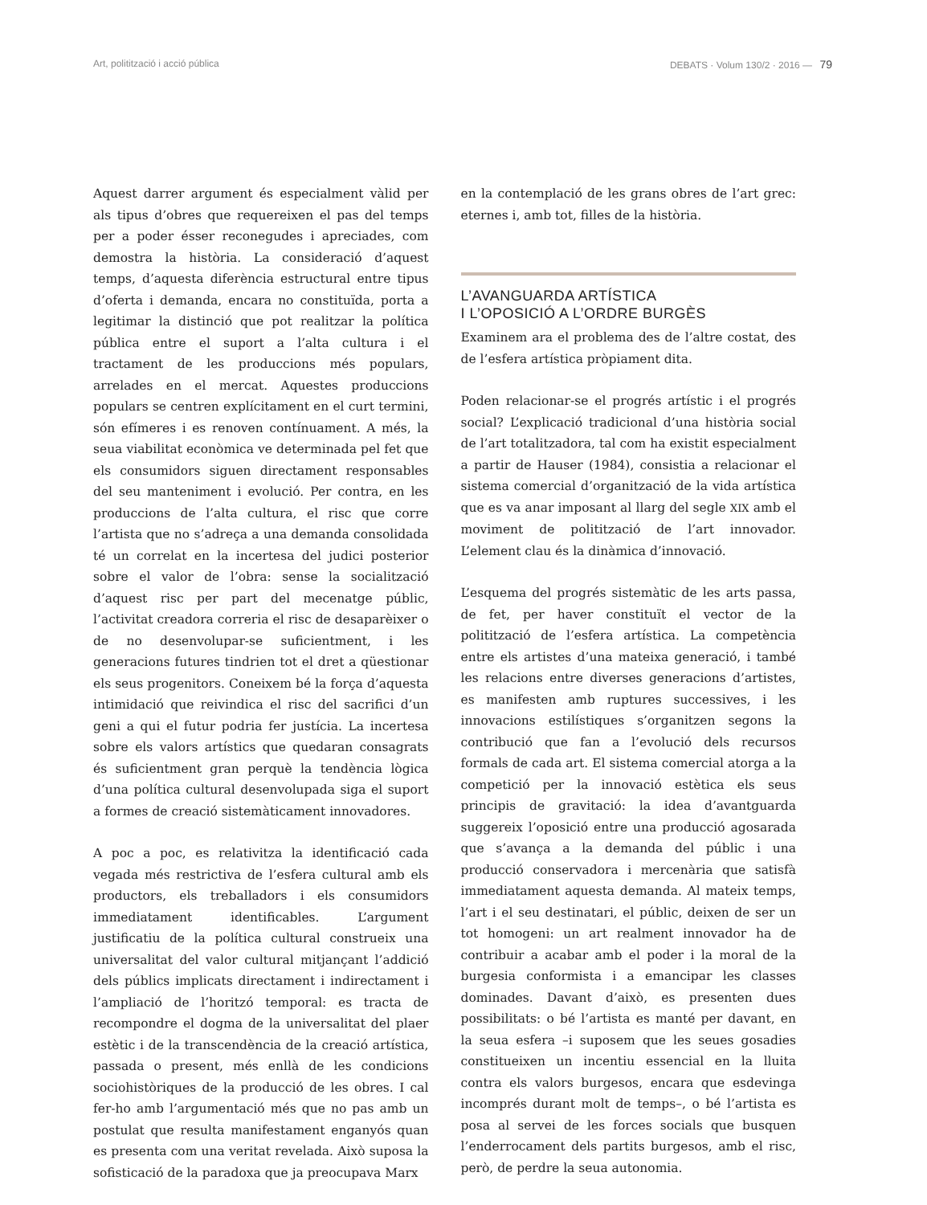Art, politització i acció pública DEBATS · Volum 130/2 · 2016 — 79
Aquest darrer argument és especialment vàlid per als tipus d’obres que requereixen el pas del temps per a poder ésser reconegudes i apreciades, com demostra la història. La consideració d’aquest temps, d’aquesta diferència estructural entre tipus d’oferta i demanda, encara no constituïda, porta a legitimar la distinció que pot realitzar la política pública entre el suport a l’alta cultura i el tractament de les produccions més populars, arrelades en el mercat. Aquestes produccions populars se centren explícitament en el curt termini, són efímeres i es renoven contínuament. A més, la seua viabilitat econòmica ve determinada pel fet que els consumidors siguen directament responsables del seu manteniment i evolució. Per contra, en les produccions de l’alta cultura, el risc que corre l’artista que no s’adreça a una demanda consolidada té un correlat en la incertesa del judici posterior sobre el valor de l’obra: sense la socialització d’aquest risc per part del mecenatge públic, l’activitat creadora correria el risc de desaparèixer o de no desenvolupar-se suficientment, i les generacions futures tindrien tot el dret a qüestionar els seus progenitors. Coneixem bé la força d’aquesta intimidació que reivindica el risc del sacrifici d’un geni a qui el futur podria fer justícia. La incertesa sobre els valors artístics que quedaran consagrats és suficientment gran perquè la tendència lògica d’una política cultural desenvolupada siga el suport a formes de creació sistemàticament innovadores.
A poc a poc, es relativitza la identificació cada vegada més restrictiva de l’esfera cultural amb els productors, els treballadors i els consumidors immediatament identificables. L’argument justificatiu de la política cultural construeix una universalitat del valor cultural mitjançant l’addició dels públics implicats directament i indirectament i l’ampliació de l’horitzó temporal: es tracta de recompondre el dogma de la universalitat del plaer estètic i de la transcendència de la creació artística, passada o present, més enllà de les condicions sociohistòriques de la producció de les obres. I cal fer-ho amb l’argumentació més que no pas amb un postulat que resulta manifestament enganyós quan es presenta com una veritat revelada. Això suposa la sofisticació de la paradoxa que ja preocupava Marx
en la contemplació de les grans obres de l’art grec: eternes i, amb tot, filles de la història.
L’AVANGUARDA ARTÍSTICA
I L’OPOSICIÓ A L’ORDRE BURGÈS
Examinem ara el problema des de l’altre costat, des de l’esfera artística pròpiament dita.
Poden relacionar-se el progrés artístic i el progrés social? L’explicació tradicional d’una història social de l’art totalitzadora, tal com ha existit especialment a partir de Hauser (1984), consistia a relacionar el sistema comercial d’organització de la vida artística que es va anar imposant al llarg del segle XIX amb el moviment de politització de l’art innovador. L’element clau és la dinàmica d’innovació.
L’esquema del progrés sistemàtic de les arts passa, de fet, per haver constituït el vector de la politització de l’esfera artística. La competència entre els artistes d’una mateixa generació, i també les relacions entre diverses generacions d’artistes, es manifesten amb ruptures successives, i les innovacions estilístiques s’organitzen segons la contribució que fan a l’evolució dels recursos formals de cada art. El sistema comercial atorga a la competició per la innovació estètica els seus principis de gravitació: la idea d’avantguarda suggereix l’oposició entre una producció agosarada que s’avança a la demanda del públic i una producció conservadora i mercenària que satisfà immediatament aquesta demanda. Al mateix temps, l’art i el seu destinatari, el públic, deixen de ser un tot homogeni: un art realment innovador ha de contribuir a acabar amb el poder i la moral de la burgesia conformista i a emancipar les classes dominades. Davant d’això, es presenten dues possibilitats: o bé l’artista es manté per davant, en la seua esfera –i suposem que les seues gosadies constitueixen un incentiu essencial en la lluita contra els valors burgesos, encara que esdevinga incomprés durant molt de temps–, o bé l’artista es posa al servei de les forces socials que busquen l’enderrocament dels partits burgesos, amb el risc, però, de perdre la seua autonomia.